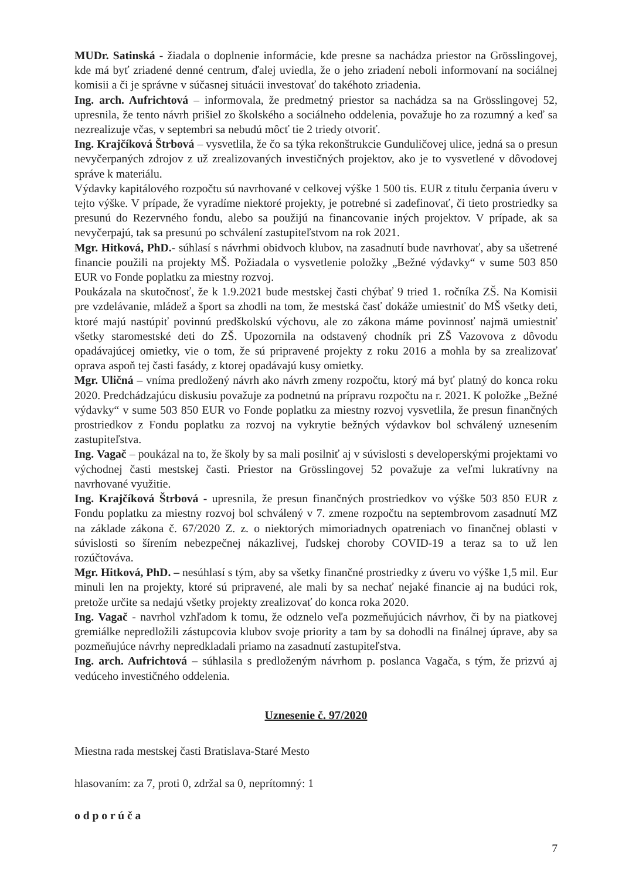MUDr. Satinská - žiadala o doplnenie informácie, kde presne sa nachádza priestor na Grösslingovej, kde má byť zriadené denné centrum, ďalej uviedla, že o jeho zriadení neboli informovaní na sociálnej komisii a či je správne v súčasnej situácii investovať do takéhoto zriadenia.
Ing. arch. Aufrichtová – informovala, že predmetný priestor sa nachádza sa na Grösslingovej 52, upresnila, že tento návrh prišiel zo školského a sociálneho oddelenia, považuje ho za rozumný a keď sa nezrealizuje včas, v septembri sa nebudú môcť tie 2 triedy otvoriť.
Ing. Krajčíková Štrbová – vysvetlila, že čo sa týka rekonštrukcie Gunduličovej ulice, jedná sa o presun nevyčerpaných zdrojov z už zrealizovaných investičných projektov, ako je to vysvetlené v dôvodovej správe k materiálu.
Výdavky kapitálového rozpočtu sú navrhované v celkovej výške 1 500 tis. EUR z titulu čerpania úveru v tejto výške. V prípade, že vyradíme niektoré projekty, je potrebné si zadefinovať, či tieto prostriedky sa presunú do Rezervného fondu, alebo sa použijú na financovanie iných projektov. V prípade, ak sa nevyčerpajú, tak sa presunú po schválení zastupiteľstvom na rok 2021.
Mgr. Hitková, PhD.- súhlasí s návrhmi obidvoch klubov, na zasadnutí bude navrhovať, aby sa ušetrené financie použili na projekty MŠ. Požiadala o vysvetlenie položky „Bežné výdavky“ v sume 503 850 EUR vo Fonde poplatku za miestny rozvoj.
Poukázala na skutočnosť, že k 1.9.2021 bude mestskej časti chýbať 9 tried 1. ročníka ZŠ. Na Komisii pre vzdelávanie, mládež a šport sa zhodli na tom, že mestská časť dokáže umiestniť do MŠ všetky deti, ktoré majú nastúpiť povinnú predškolskú výchovu, ale zo zákona máme povinnosť najmä umiestniť všetky staromestské deti do ZŠ. Upozornila na odstavený chodník pri ZŠ Vazovova z dôvodu opadávajúcej omietky, vie o tom, že sú pripravené projekty z roku 2016 a mohla by sa zrealizovať oprava aspoň tej časti fasády, z ktorej opadávajú kusy omietky.
Mgr. Uličná – vníma predložený návrh ako návrh zmeny rozpočtu, ktorý má byť platný do konca roku 2020. Predchádzajúcu diskusiu považuje za podnetnú na prípravu rozpočtu na r. 2021. K položke „Bežné výdavky“ v sume 503 850 EUR vo Fonde poplatku za miestny rozvoj vysvetlila, že presun finančných prostriedkov z Fondu poplatku za rozvoj na vykrytie bežných výdavkov bol schválený uznesením zastupiteľstva.
Ing. Vagač – poukázal na to, že školy by sa mali posilniť aj v súvislosti s developerskými projektami vo východnej časti mestskej časti. Priestor na Grösslingovej 52 považuje za veľmi lukratívny na navrhované využitie.
Ing. Krajčíková Štrbová - upresnila, že presun finančných prostriedkov vo výške 503 850 EUR z Fondu poplatku za miestny rozvoj bol schválený v 7. zmene rozpočtu na septembrovom zasadnutí MZ na základe zákona č. 67/2020 Z. z. o niektorých mimoriadnych opatreniach vo finančnej oblasti v súvislosti so šírením nebezpečnej nákazlivej, ľudskej choroby COVID-19 a teraz sa to už len rozúčtováva.
Mgr. Hitková, PhD. – nesúhlasí s tým, aby sa všetky finančné prostriedky z úveru vo výške 1,5 mil. Eur minuli len na projekty, ktoré sú pripravené, ale mali by sa nechať nejaké financie aj na budúci rok, pretože určite sa nedajú všetky projekty zrealizovať do konca roka 2020.
Ing. Vagač - navrhol vzhľadom k tomu, že odznelo veľa pozmeňujúcich návrhov, či by na piatkovej gremiálke nepredložili zástupcovia klubov svoje priority a tam by sa dohodli na finálnej úprave, aby sa pozmeňujúce návrhy nepredkladali priamo na zasadnutí zastupiteľstva.
Ing. arch. Aufrichtová – súhlasila s predloženým návrhom p. poslanca Vagača, s tým, že prizvú aj vedúceho investičného oddelenia.
Uznesenie č. 97/2020
Miestna rada mestskej časti Bratislava-Staré Mesto
hlasovaním: za 7, proti 0, zdržal sa 0, neprítomný: 1
o d p o r ú č a
7